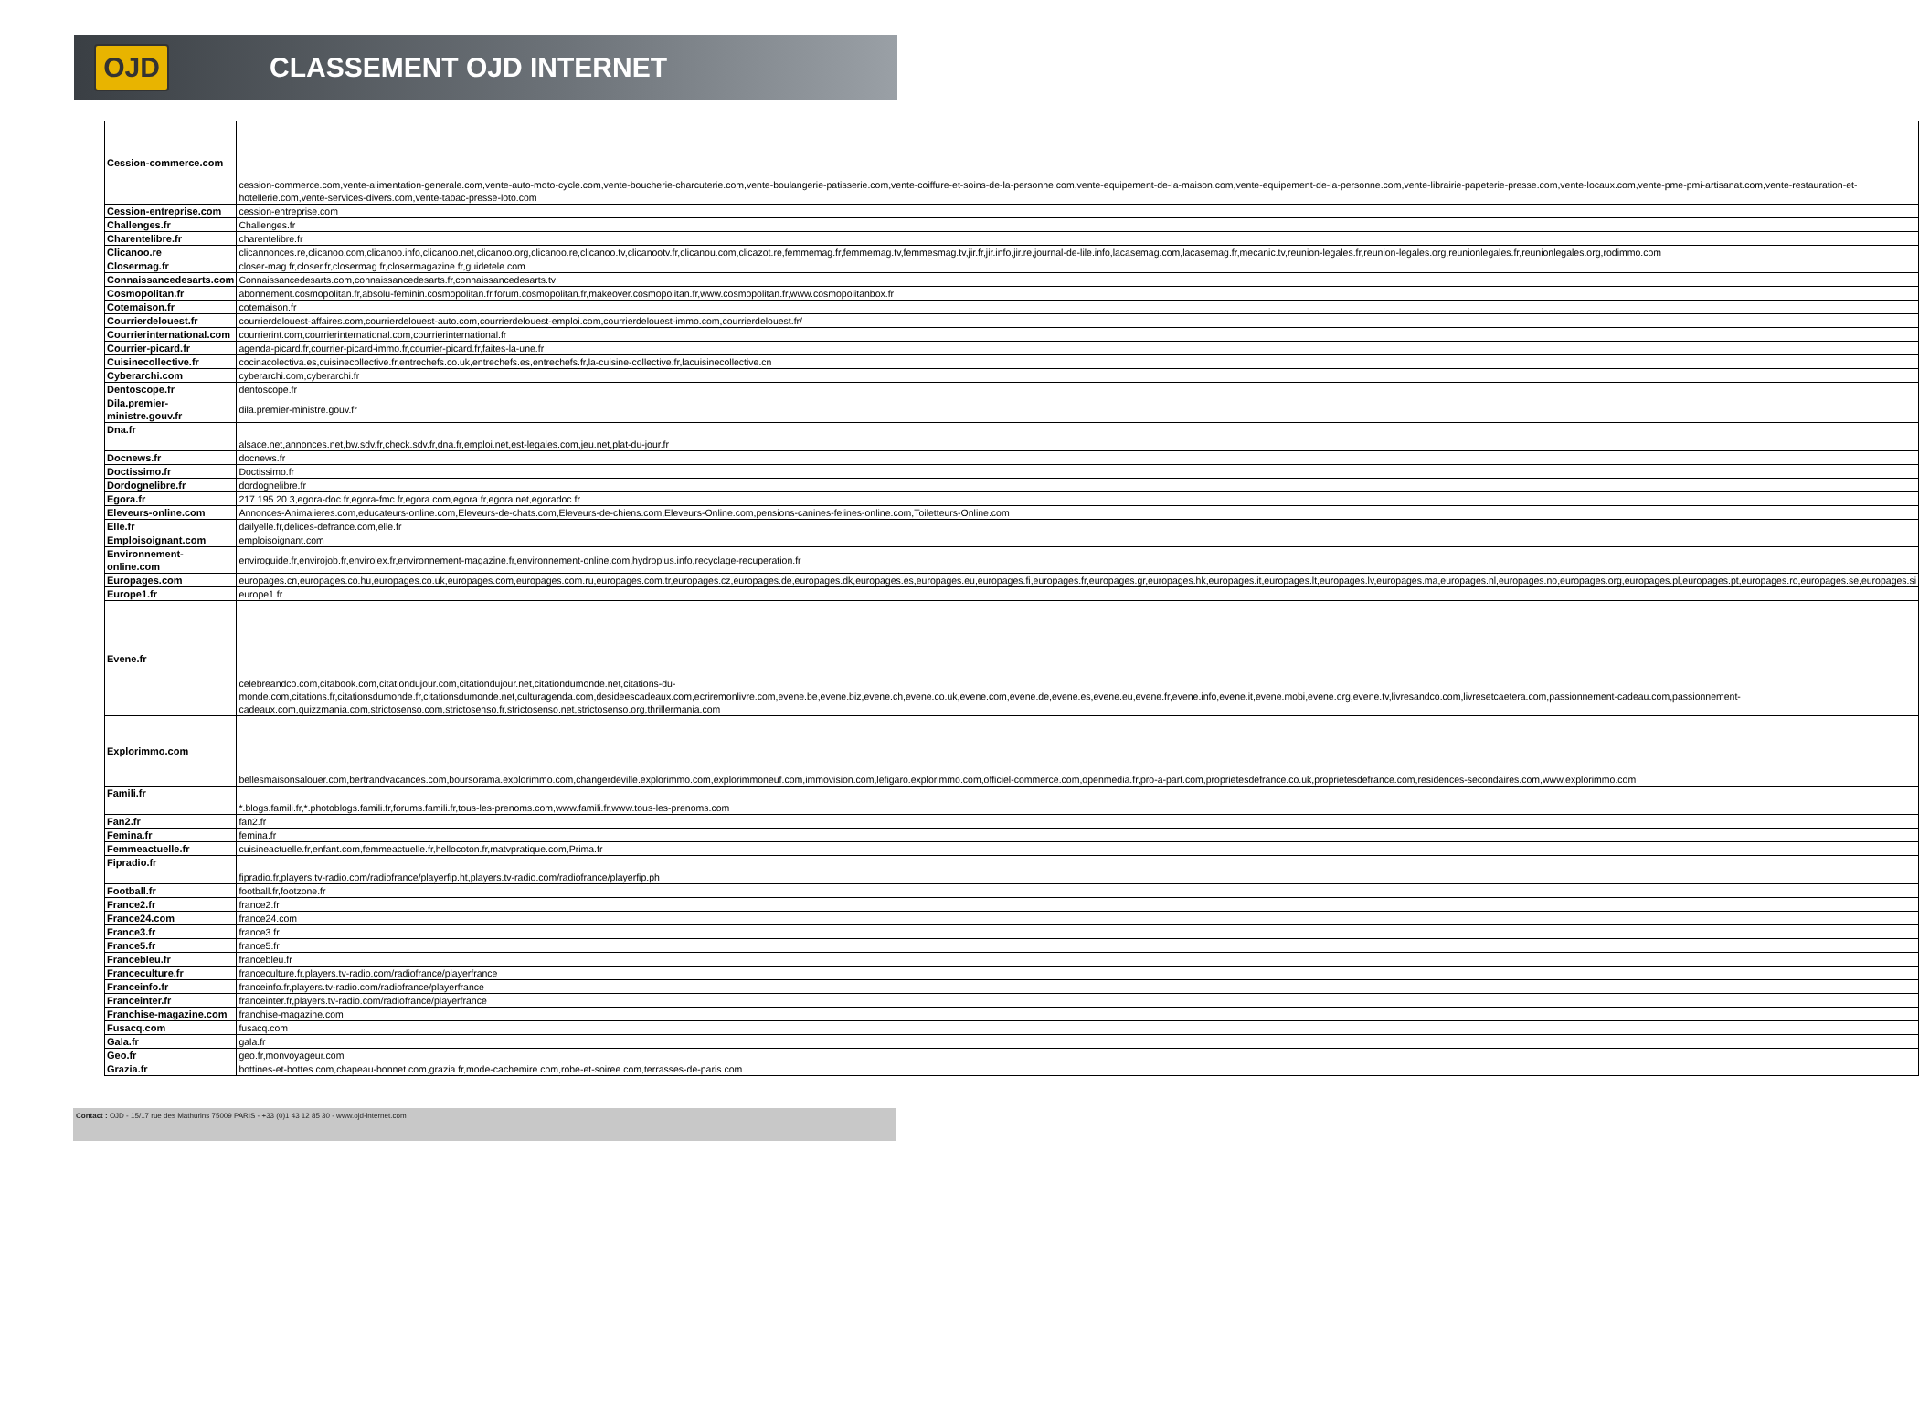OJD
CLASSEMENT OJD INTERNET
| Cession-commerce.com | cession-commerce.com,vente-alimentation-generale.com,vente-auto-moto-cycle.com,vente-boucherie-charcuterie.com,vente-boulangerie-patisserie.com,vente-coiffure-et-soins-de-la-personne.com,vente-equipement-de-la-maison.com,vente-equipement-de-la-personne.com,vente-librairie-papeterie-presse.com,vente-locaux.com,vente-pme-pmi-artisanat.com,vente-restauration-et-hotellerie.com,vente-services-divers.com,vente-tabac-presse-loto.com |
| Cession-entreprise.com | cession-entreprise.com |
| Challenges.fr | Challenges.fr |
| Charentelibre.fr | charentelibre.fr |
| Clicanoo.re | clicannonces.re,clicanoo.com,clicanoo.info,clicanoo.net,clicanoo.org,clicanoo.re,clicanoo.tv,clicanootv.fr,clicanou.com,clicazot.re,femmemag.fr,femmemag.tv,femmesmag.tv,jir.fr,jir.info,jir.re,journal-de-lile.info,lacasemag.com,lacasemag.fr,mecanic.tv,reunion-legales.fr,reunion-legales.org,reunionlegales.fr,reunionlegales.org,rodimmo.com |
| Closermag.fr | closer-mag.fr,closer.fr,closermag.fr,closermagazine.fr,guidetele.com |
| Connaissancedesarts.com | Connaissancedesarts.com,connaissancedesarts.fr,connaissancedesarts.tv |
| Cosmopolitan.fr | abonnement.cosmopolitan.fr,absolu-feminin.cosmopolitan.fr,forum.cosmopolitan.fr,makeover.cosmopolitan.fr,www.cosmopolitan.fr,www.cosmopolitanbox.fr |
| Cotemaison.fr | cotemaison.fr |
| Courrierdelouest.fr | courrierdelouest-affaires.com,courrierdelouest-auto.com,courrierdelouest-emploi.com,courrierdelouest-immo.com,courrierdelouest.fr/ |
| Courrierinternational.com | courrierint.com,courrierinternational.com,courrierinternational.fr |
| Courrier-picard.fr | agenda-picard.fr,courrier-picard-immo.fr,courrier-picard.fr,faites-la-une.fr |
| Cuisinecollective.fr | cocinacolectiva.es,cuisinecollective.fr,entrechefs.co.uk,entrechefs.es,entrechefs.fr,la-cuisine-collective.fr,lacuisinecollective.cn |
| Cyberarchi.com | cyberarchi.com,cyberarchi.fr |
| Dentoscope.fr | dentoscope.fr |
| Dila.premier-ministre.gouv.fr | dila.premier-ministre.gouv.fr |
| Dna.fr | alsace.net,annonces.net,bw.sdv.fr,check.sdv.fr,dna.fr,emploi.net,est-legales.com,jeu.net,plat-du-jour.fr |
| Docnews.fr | docnews.fr |
| Doctissimo.fr | Doctissimo.fr |
| Dordognelibre.fr | dordognelibre.fr |
| Egora.fr | 217.195.20.3,egora-doc.fr,egora-fmc.fr,egora.com,egora.fr,egora.net,egoradoc.fr |
| Eleveurs-online.com | Annonces-Animalieres.com,educateurs-online.com,Eleveurs-de-chats.com,Eleveurs-de-chiens.com,Eleveurs-Online.com,pensions-canines-felines-online.com,Toiletteurs-Online.com |
| Elle.fr | dailyelle.fr,delices-defrance.com,elle.fr |
| Emploisoignant.com | emploisoignant.com |
| Environnement-online.com | enviroguide.fr,envirojob.fr,envirolex.fr,environnement-magazine.fr,environnement-online.com,hydroplus.info,recyclage-recuperation.fr |
| Europages.com | europages.cn,europages.co.hu,europages.co.uk,europages.com,europages.com.ru,europages.com.tr,europages.cz,europages.de,europages.dk,europages.es,europages.eu,europages.fi,europages.fr,europages.gr,europages.hk,europages.it,europages.lt,europages.lv,europages.ma,europages.nl,europages.no,europages.org,europages.pl,europages.pt,europages.ro,europages.se,europages.si |
| Europe1.fr | europe1.fr |
| Evene.fr | celebreandco.com,citabook.com,citationdujour.com,citationdujour.net,citationdumonde.net,citations-du-monde.com,citations.fr,citationsdumonde.fr,citationsdumonde.net,culturagenda.com,desideescadeaux.com,ecriremonlivre.com,evene.be,evene.biz,evene.ch,evene.co.uk,evene.com,evene.de,evene.es,evene.eu,evene.fr,evene.info,evene.it,evene.mobi,evene.org,evene.tv,livresandco.com,livresetcaetera.com,passionnement-cadeau.com,passionnement-cadeaux.com,quizzmania.com,strictosenso.com,strictosenso.fr,strictosenso.net,strictosenso.org,thrillermania.com |
| Explorimmo.com | bellesmaisonsalouer.com,bertrandvacances.com,boursorama.explorimmo.com,changerdeville.explorimmo.com,explorimmoneuf.com,immovision.com,lefigaro.explorimmo.com,officiel-commerce.com,openmedia.fr,pro-a-part.com,proprietesdefrance.co.uk,proprietesdefrance.com,residences-secondaires.com,www.explorimmo.com |
| Famili.fr | *.blogs.famili.fr,*.photoblogs.famili.fr,forums.famili.fr,tous-les-prenoms.com,www.famili.fr,www.tous-les-prenoms.com |
| Fan2.fr | fan2.fr |
| Femina.fr | femina.fr |
| Femmeactuelle.fr | cuisineactuelle.fr,enfant.com,femmeactuelle.fr,hellocoton.fr,matvpratique.com,Prima.fr |
| Fipradio.fr | fipradio.fr,players.tv-radio.com/radiofrance/playerfip.ht,players.tv-radio.com/radiofrance/playerfip.ph |
| Football.fr | football.fr,footzone.fr |
| France2.fr | france2.fr |
| France24.com | france24.com |
| France3.fr | france3.fr |
| France5.fr | france5.fr |
| Francebleu.fr | francebleu.fr |
| Franceculture.fr | franceculture.fr,players.tv-radio.com/radiofrance/playerfrance |
| Franceinfo.fr | franceinfo.fr,players.tv-radio.com/radiofrance/playerfrance |
| Franceinter.fr | franceinter.fr,players.tv-radio.com/radiofrance/playerfrance |
| Franchise-magazine.com | franchise-magazine.com |
| Fusacq.com | fusacq.com |
| Gala.fr | gala.fr |
| Geo.fr | geo.fr,monvoyageur.com |
| Grazia.fr | bottines-et-bottes.com,chapeau-bonnet.com,grazia.fr,mode-cachemire.com,robe-et-soiree.com,terrasses-de-paris.com |
Contact : OJD - 15/17 rue des Mathurins 75009 PARIS - +33 (0)1 43 12 85 30 - www.ojd-internet.com